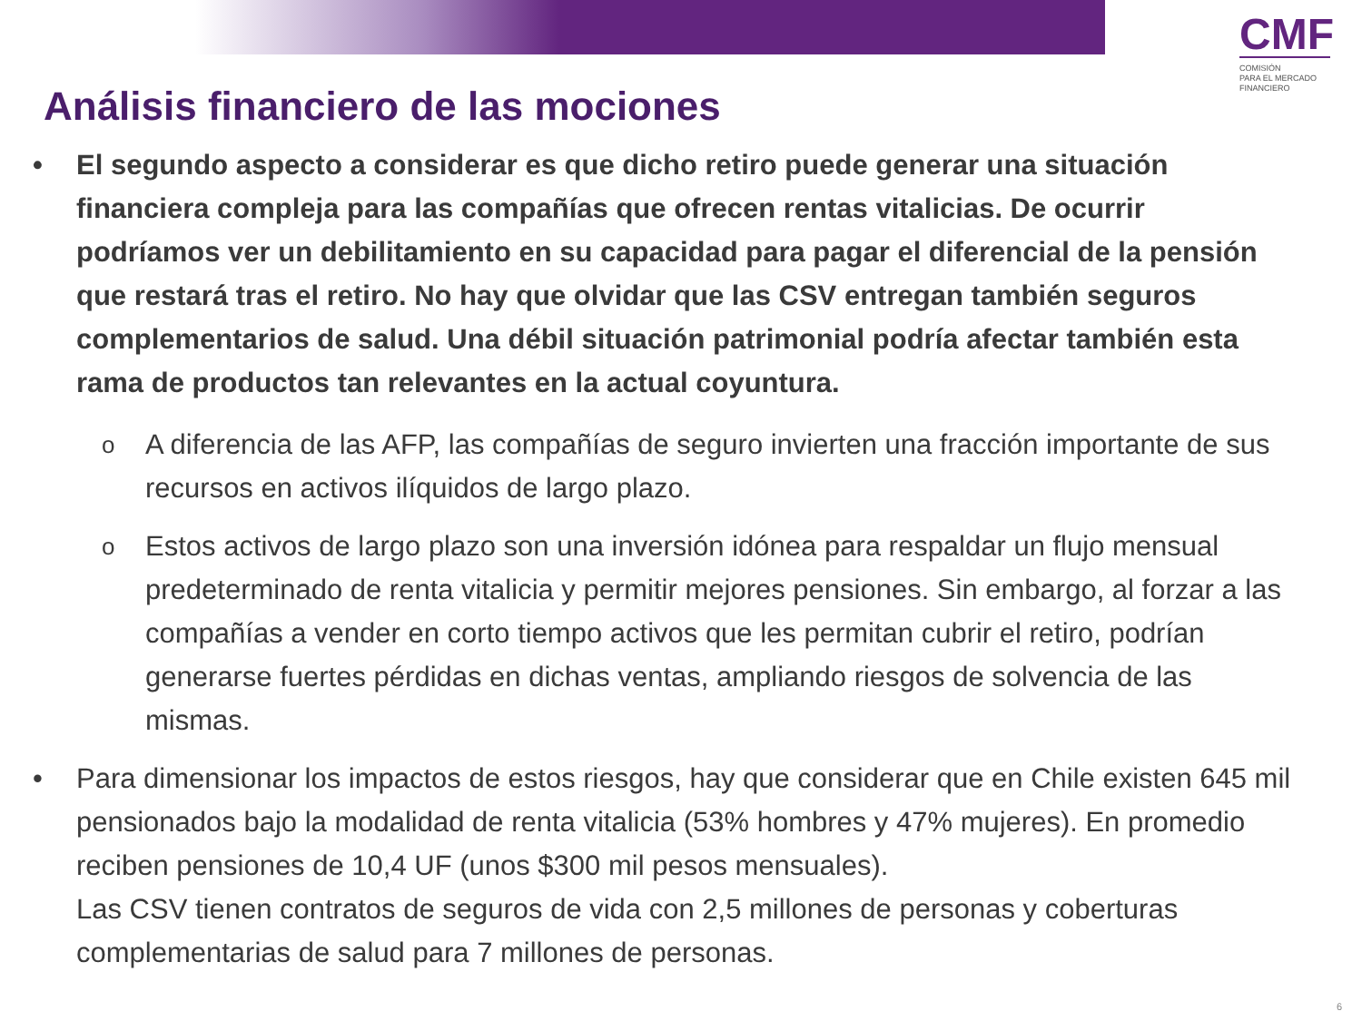CMF
COMISIÓN
PARA EL MERCADO
FINANCIERO
Análisis financiero de las mociones
• El segundo aspecto a considerar es que dicho retiro puede generar una situación financiera compleja para las compañías que ofrecen rentas vitalicias. De ocurrir podríamos ver un debilitamiento en su capacidad para pagar el diferencial de la pensión que restará tras el retiro. No hay que olvidar que las CSV entregan también seguros complementarios de salud. Una débil situación patrimonial podría afectar también esta rama de productos tan relevantes en la actual coyuntura.
o A diferencia de las AFP, las compañías de seguro invierten una fracción importante de sus recursos en activos ilíquidos de largo plazo.
o Estos activos de largo plazo son una inversión idónea para respaldar un flujo mensual predeterminado de renta vitalicia y permitir mejores pensiones. Sin embargo, al forzar a las compañías a vender en corto tiempo activos que les permitan cubrir el retiro, podrían generarse fuertes pérdidas en dichas ventas, ampliando riesgos de solvencia de las mismas.
• Para dimensionar los impactos de estos riesgos, hay que considerar que en Chile existen 645 mil pensionados bajo la modalidad de renta vitalicia (53% hombres y 47% mujeres). En promedio reciben pensiones de 10,4 UF (unos $300 mil pesos mensuales).
Las CSV tienen contratos de seguros de vida con 2,5 millones de personas y coberturas complementarias de salud para 7 millones de personas.
6